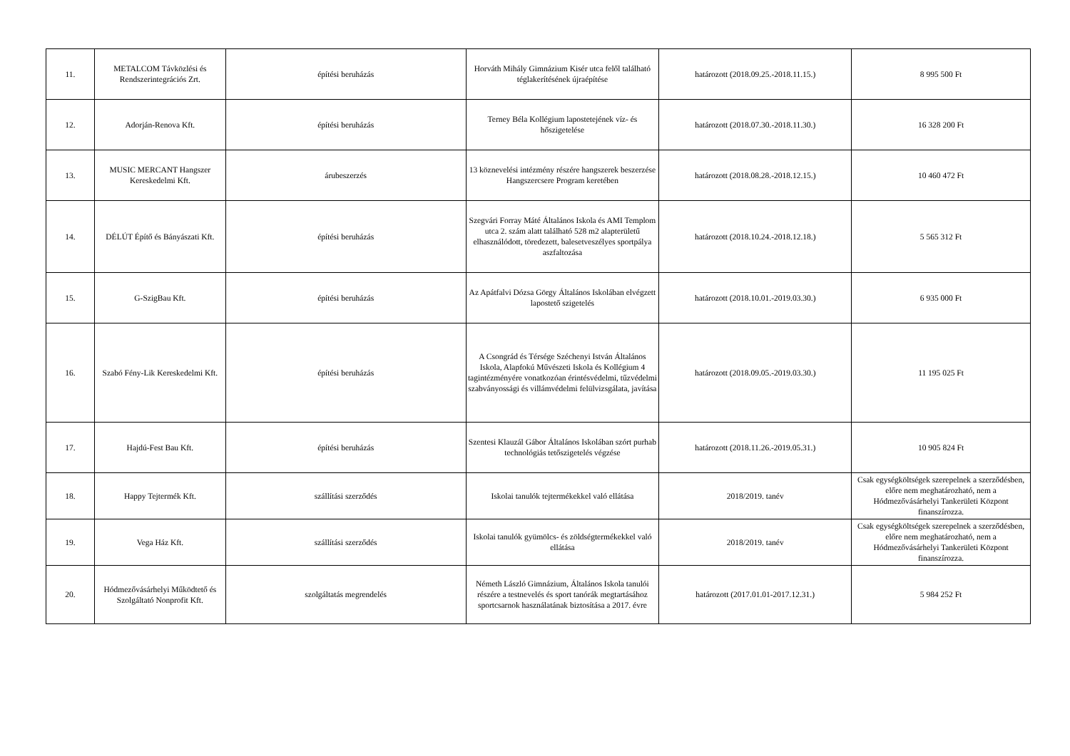| 11. | METALCOM Távközlési és Rendszerintegrációs Zrt. | építési beruházás | Horváth Mihály Gimnázium Kisér utca felől található téglakerítésének újraépítése | határozott (2018.09.25.-2018.11.15.) | 8 995 500 Ft |
| 12. | Adorján-Renova Kft. | építési beruházás | Terney Béla Kollégium lapostetejének víz- és hőszigetelése | határozott (2018.07.30.-2018.11.30.) | 16 328 200 Ft |
| 13. | MUSIC MERCANT Hangszer Kereskedelmi Kft. | árubeszerzés | 13 köznevelési intézmény részére hangszerek beszerzése Hangszercsere Program keretében | határozott (2018.08.28.-2018.12.15.) | 10 460 472 Ft |
| 14. | DÉLÚT Építő és Bányászati Kft. | építési beruházás | Szegvári Forray Máté Általános Iskola és AMI Templom utca 2. szám alatt található 528 m2 alapterületű elhasználódott, töredezett, balesetveszélyes sportpálya aszfaltozása | határozott (2018.10.24.-2018.12.18.) | 5 565 312 Ft |
| 15. | G-SzigBau Kft. | építési beruházás | Az Apátfalvi Dózsa Görgy Általános Iskolában elvégzett lapostető szigetelés | határozott (2018.10.01.-2019.03.30.) | 6 935 000 Ft |
| 16. | Szabó Fény-Lik Kereskedelmi Kft. | építési beruházás | A Csongrád és Térsége Széchenyi István Általános Iskola, Alapfokú Művészeti Iskola és Kollégium 4 tagintézményére vonatkozóan érintésvédelmi, tűzvédelmi szabványossági és villámvédelmi felülvizsgálata, javítása | határozott (2018.09.05.-2019.03.30.) | 11 195 025 Ft |
| 17. | Hajdú-Fest Bau Kft. | építési beruházás | Szentesi Klauzál Gábor Általános Iskolában szórt purhab technológiás tetőszigetelés végzése | határozott (2018.11.26.-2019.05.31.) | 10 905 824 Ft |
| 18. | Happy Tejtermék Kft. | szállítási szerződés | Iskolai tanulók tejtermékekkel való ellátása | 2018/2019. tanév | Csak egységköltségek szerepelnek a szerződésben, előre nem meghatározható, nem a Hódmezővásárhelyi Tankerületi Központ finanszírozza. |
| 19. | Vega Ház Kft. | szállítási szerződés | Iskolai tanulók gyümölcs- és zöldségtermékekkel való ellátása | 2018/2019. tanév | Csak egységköltségek szerepelnek a szerződésben, előre nem meghatározható, nem a Hódmezővásárhelyi Tankerületi Központ finanszírozza. |
| 20. | Hódmezővásárhelyi Működtető és Szolgáltató Nonprofit Kft. | szolgáltatás megrendelés | Németh László Gimnázium, Általános Iskola tanulói részére a testnevelés és sport tanórák megtartásához sportcsarnok használatának biztosítása a 2017. évre | határozott (2017.01.01-2017.12.31.) | 5 984 252 Ft |